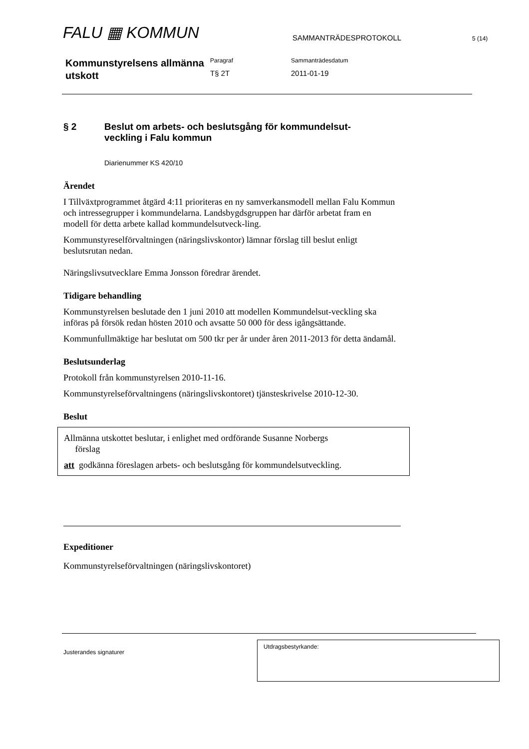FALU ▦ KOMMUN
SAMMANTRÄDESPROTOKOLL
5 (14)
Kommunstyrelsens allmänna utskott
Paragraf
T§ 2T
Sammanträdesdatum
2011-01-19
§ 2 Beslut om arbets- och beslutsgång för kommundelsut-
veckling i Falu kommun
Diarienummer KS 420/10
Ärendet
I Tillväxtprogrammet åtgärd 4:11 prioriteras en ny samverkansmodell mellan Falu Kommun och intressegrupper i kommundelarna. Landsbygdsgruppen har därför arbetat fram en modell för detta arbete kallad kommundelsutveck-ling.
Kommunstyreselförvaltningen (näringslivskontor) lämnar förslag till beslut enligt beslutsrutan nedan.
Näringslivsutvecklare Emma Jonsson föredrar ärendet.
Tidigare behandling
Kommunstyrelsen beslutade den 1 juni 2010 att modellen Kommundelsut-veckling ska införas på försök redan hösten 2010 och avsatte 50 000 för dess igångsättande.
Kommunfullmäktige har beslutat om 500 tkr per år under åren 2011-2013 för detta ändamål.
Beslutsunderlag
Protokoll från kommunstyrelsen 2010-11-16.
Kommunstyrelseförvaltningens (näringslivskontoret) tjänsteskrivelse 2010-12-30.
Beslut
Allmänna utskottet beslutar, i enlighet med ordförande Susanne Norbergs
förslag
att godkänna föreslagen arbets- och beslutsgång för kommundelsutveckling.
Expeditioner
Kommunstyrelseförvaltningen (näringslivskontoret)
Justerandes signaturer
Utdragsbestyrkande: